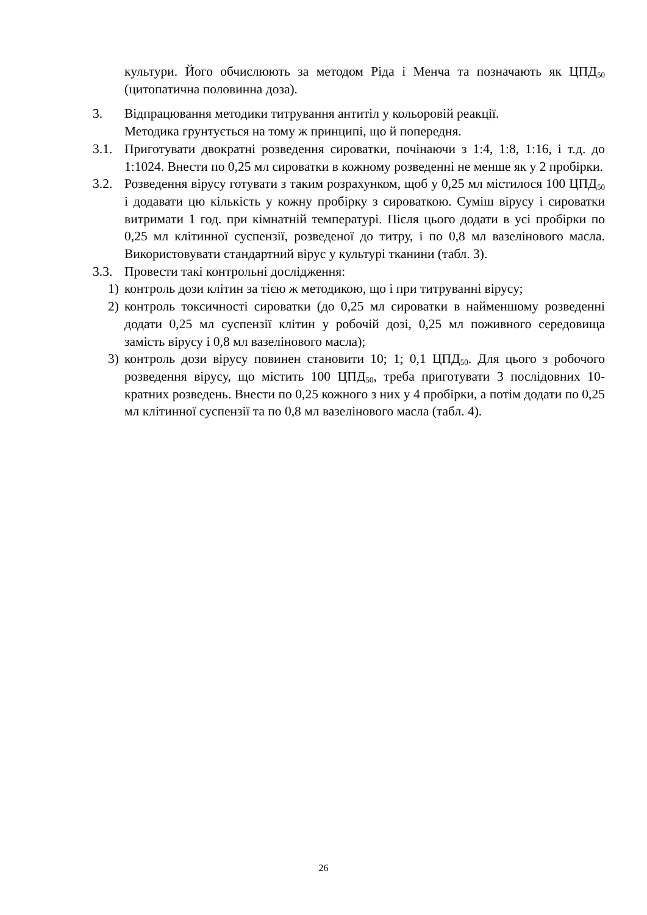культури. Його обчислюють за методом Ріда і Менча та позначають як ЦПД<sub>50</sub> (цитопатична половинна доза).
3. Відпрацювання методики титрування антитіл у кольоровій реакції.
Методика грунтується на тому ж принципі, що й попередня.
3.1. Приготувати двократні розведення сироватки, почінаючи з 1:4, 1:8, 1:16, і т.д. до 1:1024. Внести по 0,25 мл сироватки в кожному розведенні не менше як у 2 пробірки.
3.2. Розведення вірусу готувати з таким розрахунком, щоб у 0,25 мл містилося 100 ЦПД<sub>50</sub> і додавати цю кількість у кожну пробірку з сироваткою. Суміш вірусу і сироватки витримати 1 год. при кімнатній температурі. Після цього додати в усі пробірки по 0,25 мл клітинної суспензії, розведеної до титру, і по 0,8 мл вазелінового масла. Використовувати стандартний вірус у культурі тканини (табл. 3).
3.3. Провести такі контрольні дослідження:
1) контроль дози клітин за тією ж методикою, що і при титруванні вірусу;
2) контроль токсичності сироватки (до 0,25 мл сироватки в найменшому розведенні додати 0,25 мл суспензії клітин у робочій дозі, 0,25 мл поживного середовища замість вірусу і 0,8 мл вазелінового масла);
3) контроль дози вірусу повинен становити 10; 1; 0,1 ЦПД<sub>50</sub>. Для цього з робочого розведення вірусу, що містить 100 ЦПД<sub>50</sub>, треба приготувати 3 послідовних 10-кратних розведень. Внести по 0,25 кожного з них у 4 пробірки, а потім додати по 0,25 мл клітинної суспензії та по 0,8 мл вазелінового масла (табл. 4).
26